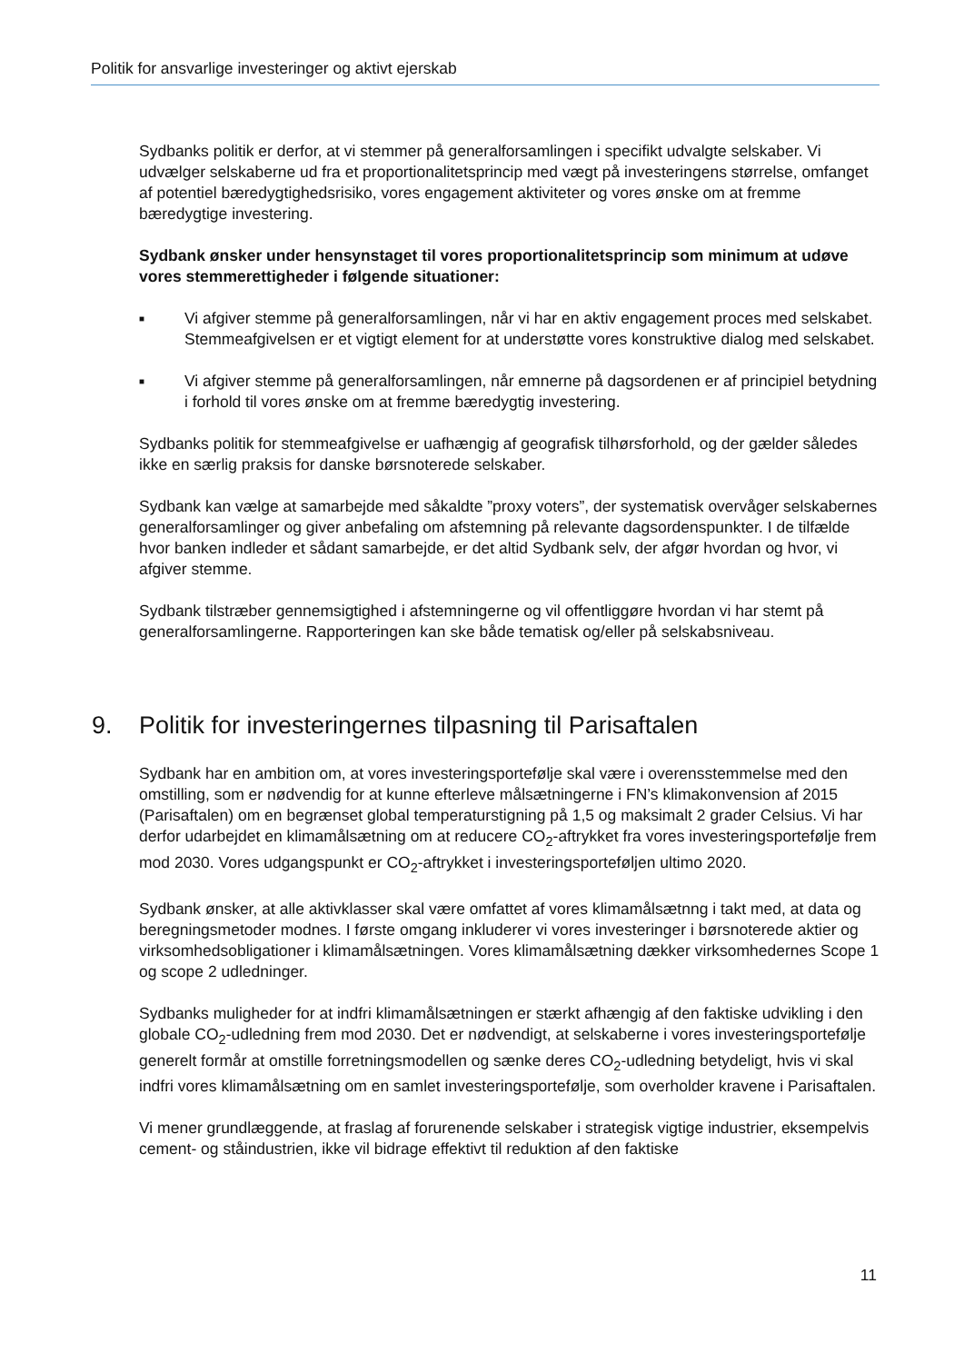Politik for ansvarlige investeringer og aktivt ejerskab
Sydbanks politik er derfor, at vi stemmer på generalforsamlingen i specifikt udvalgte selskaber. Vi udvælger selskaberne ud fra et proportionalitetsprincip med vægt på investeringens størrelse, omfanget af potentiel bæredygtighedsrisiko, vores engagement aktiviteter og vores ønske om at fremme bæredygtige investering.
Sydbank ønsker under hensynstaget til vores proportionalitetsprincip som minimum at udøve vores stemmerettigheder i følgende situationer:
■ Vi afgiver stemme på generalforsamlingen, når vi har en aktiv engagement proces med selskabet. Stemmeafgivelsen er et vigtigt element for at understøtte vores konstruktive dialog med selskabet.
■ Vi afgiver stemme på generalforsamlingen, når emnerne på dagsordenen er af principiel betydning i forhold til vores ønske om at fremme bæredygtig investering.
Sydbanks politik for stemmeafgivelse er uafhængig af geografisk tilhørsforhold, og der gælder således ikke en særlig praksis for danske børsnoterede selskaber.
Sydbank kan vælge at samarbejde med såkaldte ”proxy voters”, der systematisk overvåger selskabernes generalforsamlinger og giver anbefaling om afstemning på relevante dagsordenspunkter. I de tilfælde hvor banken indleder et sådant samarbejde, er det altid Sydbank selv, der afgør hvordan og hvor, vi afgiver stemme.
Sydbank tilstræber gennemsigtighed i afstemningerne og vil offentliggøre hvordan vi har stemt på generalforsamlingerne. Rapporteringen kan ske både tematisk og/eller på selskabsniveau.
9. Politik for investeringernes tilpasning til Parisaftalen
Sydbank har en ambition om, at vores investeringsportefølje skal være i overensstemmelse med den omstilling, som er nødvendig for at kunne efterleve målsætningerne i FN’s klimakonvension af 2015 (Parisaftalen) om en begrænset global temperaturstigning på 1,5 og maksimalt 2 grader Celsius. Vi har derfor udarbejdet en klimamålsætning om at reducere CO<sub>2</sub>-aftrykket fra vores investeringsportefølje frem mod 2030. Vores udgangspunkt er CO<sub>2</sub>-aftrykket i investeringsporteføljen ultimo 2020.
Sydbank ønsker, at alle aktivklasser skal være omfattet af vores klimamålsætnng i takt med, at data og beregningsmetoder modnes. I første omgang inkluderer vi vores investeringer i børsnoterede aktier og virksomhedsobligationer i klimamålsætningen. Vores klimamålsætning dækker virksomhedernes Scope 1 og scope 2 udledninger.
Sydbanks muligheder for at indfri klimamålsætningen er stærkt afhængig af den faktiske udvikling i den globale CO<sub>2</sub>-udledning frem mod 2030. Det er nødvendigt, at selskaberne i vores investeringsportefølje generelt formår at omstille forretningsmodellen og sænke deres CO<sub>2</sub>-udledning betydeligt, hvis vi skal indfri vores klimamålsætning om en samlet investeringsportefølje, som overholder kravene i Parisaftalen.
Vi mener grundlæggende, at fraslag af forurenende selskaber i strategisk vigtige industrier, eksempelvis cement- og ståindustrien, ikke vil bidrage effektivt til reduktion af den faktiske
11